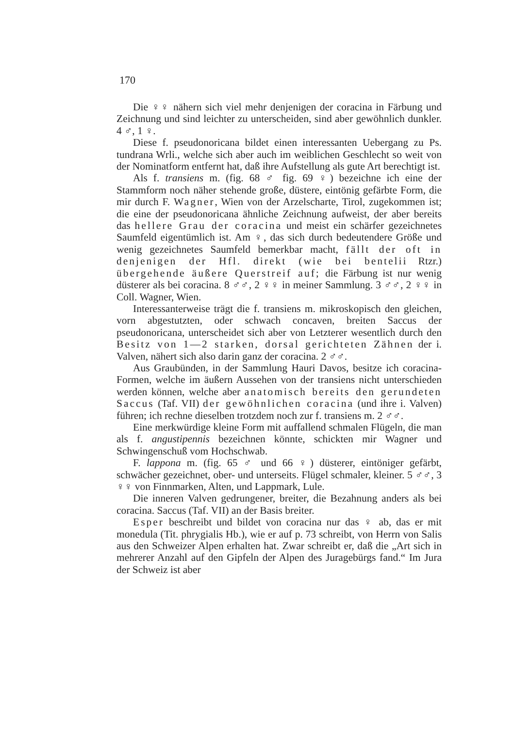170
Die ♀♀ nähern sich viel mehr denjenigen der coracina in Färbung und Zeichnung und sind leichter zu unterscheiden, sind aber gewöhnlich dunkler. 4 ♂, 1 ♀.
Diese f. pseudonoricana bildet einen interessanten Uebergang zu Ps. tundrana Wrli., welche sich aber auch im weiblichen Geschlecht so weit von der Nominatform entfernt hat, daß ihre Aufstellung als gute Art berechtigt ist.
Als f. transiens m. (fig. 68 ♂ fig. 69 ♀) bezeichne ich eine der Stammform noch näher stehende große, düstere, eintönig gefärbte Form, die mir durch F. Wagner, Wien von der Arzelscharte, Tirol, zugekommen ist; die eine der pseudonoricana ähnliche Zeichnung aufweist, der aber bereits das hellere Grau der coracina und meist ein schärfer gezeichnetes Saumfeld eigentümlich ist. Am ♀, das sich durch bedeutendere Größe und wenig gezeichnetes Saumfeld bemerkbar macht, fällt der oft in denjenigen der Hfl. direkt (wie bei bentelii Rtzr.) übergehende äußere Querstreif auf; die Färbung ist nur wenig düsterer als bei coracina. 8 ♂♂, 2 ♀♀ in meiner Sammlung. 3 ♂♂, 2 ♀♀ in Coll. Wagner, Wien.
Interessanterweise trägt die f. transiens m. mikroskopisch den gleichen, vorn abgestutzten, oder schwach concaven, breiten Saccus der pseudonoricana, unterscheidet sich aber von Letzterer wesentlich durch den Besitz von 1—2 starken, dorsal gerichteten Zähnen der i. Valven, nähert sich also darin ganz der coracina. 2 ♂♂.
Aus Graubünden, in der Sammlung Hauri Davos, besitze ich coracina-Formen, welche im äußern Aussehen von der transiens nicht unterschieden werden können, welche aber anatomisch bereits den gerundeten Saccus (Taf. VII) der gewöhnlichen coracina (und ihre i. Valven) führen; ich rechne dieselben trotzdem noch zur f. transiens m. 2 ♂♂.
Eine merkwürdige kleine Form mit auffallend schmalen Flügeln, die man als f. angustipennis bezeichnen könnte, schickten mir Wagner und Schwingenschuß vom Hochschwab.
F. lappona m. (fig. 65 ♂ und 66 ♀) düsterer, eintöniger gefärbt, schwächer gezeichnet, ober- und unterseits. Flügel schmaler, kleiner. 5 ♂♂, 3 ♀♀ von Finnmarken, Alten, und Lappmark, Lule.
Die inneren Valven gedrungener, breiter, die Bezahnung anders als bei coracina. Saccus (Taf. VII) an der Basis breiter.
Esper beschreibt und bildet von coracina nur das ♀ ab, das er mit monedula (Tit. phrygialis Hb.), wie er auf p. 73 schreibt, von Herrn von Salis aus den Schweizer Alpen erhalten hat. Zwar schreibt er, daß die „Art sich in mehrerer Anzahl auf den Gipfeln der Alpen des Juragebürgs fand.“ Im Jura der Schweiz ist aber